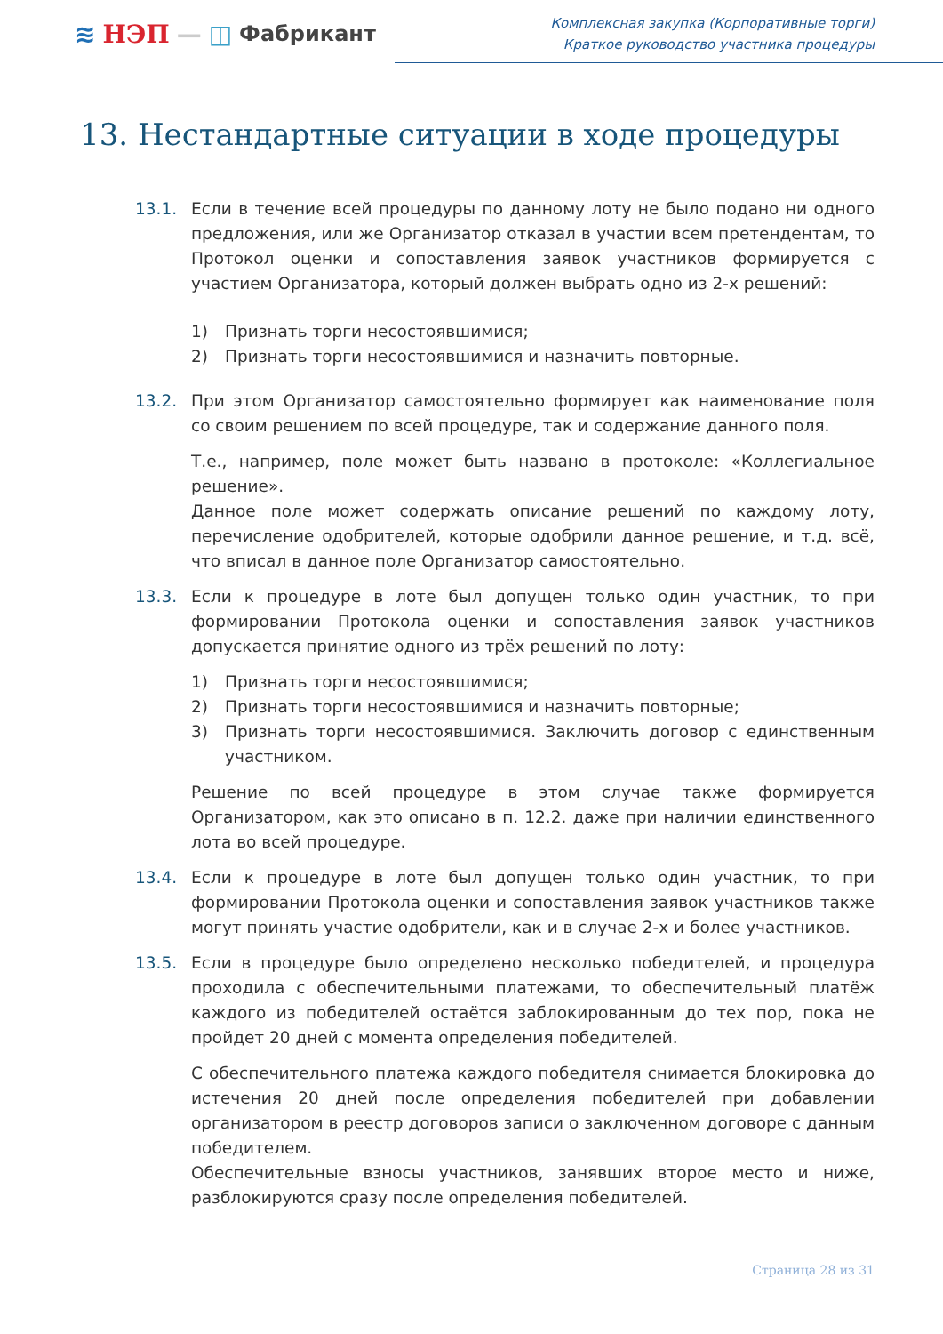≋ НЭП — ◫ Фабрикант
Комплексная закупка (Корпоративные торги)
Краткое руководство участника процедуры
13. Нестандартные ситуации в ходе процедуры
13.1. Если в течение всей процедуры по данному лоту не было подано ни одного предложения, или же Организатор отказал в участии всем претендентам, то Протокол оценки и сопоставления заявок участников формируется с участием Организатора, который должен выбрать одно из 2-х решений:
1) Признать торги несостоявшимися;
2) Признать торги несостоявшимися и назначить повторные.
13.2. При этом Организатор самостоятельно формирует как наименование поля со своим решением по всей процедуре, так и содержание данного поля.
Т.е., например, поле может быть названо в протоколе: «Коллегиальное решение».
Данное поле может содержать описание решений по каждому лоту, перечисление одобрителей, которые одобрили данное решение, и т.д. всё, что вписал в данное поле Организатор самостоятельно.
13.3. Если к процедуре в лоте был допущен только один участник, то при формировании Протокола оценки и сопоставления заявок участников допускается принятие одного из трёх решений по лоту:
1) Признать торги несостоявшимися;
2) Признать торги несостоявшимися и назначить повторные;
3) Признать торги несостоявшимися. Заключить договор с единственным участником.
Решение по всей процедуре в этом случае также формируется Организатором, как это описано в п. 12.2. даже при наличии единственного лота во всей процедуре.
13.4. Если к процедуре в лоте был допущен только один участник, то при формировании Протокола оценки и сопоставления заявок участников также могут принять участие одобрители, как и в случае 2-х и более участников.
13.5. Если в процедуре было определено несколько победителей, и процедура проходила с обеспечительными платежами, то обеспечительный платёж каждого из победителей остаётся заблокированным до тех пор, пока не пройдет 20 дней с момента определения победителей.
С обеспечительного платежа каждого победителя снимается блокировка до истечения 20 дней после определения победителей при добавлении организатором в реестр договоров записи о заключенном договоре с данным победителем.
Обеспечительные взносы участников, занявших второе место и ниже, разблокируются сразу после определения победителей.
Страница 28 из 31